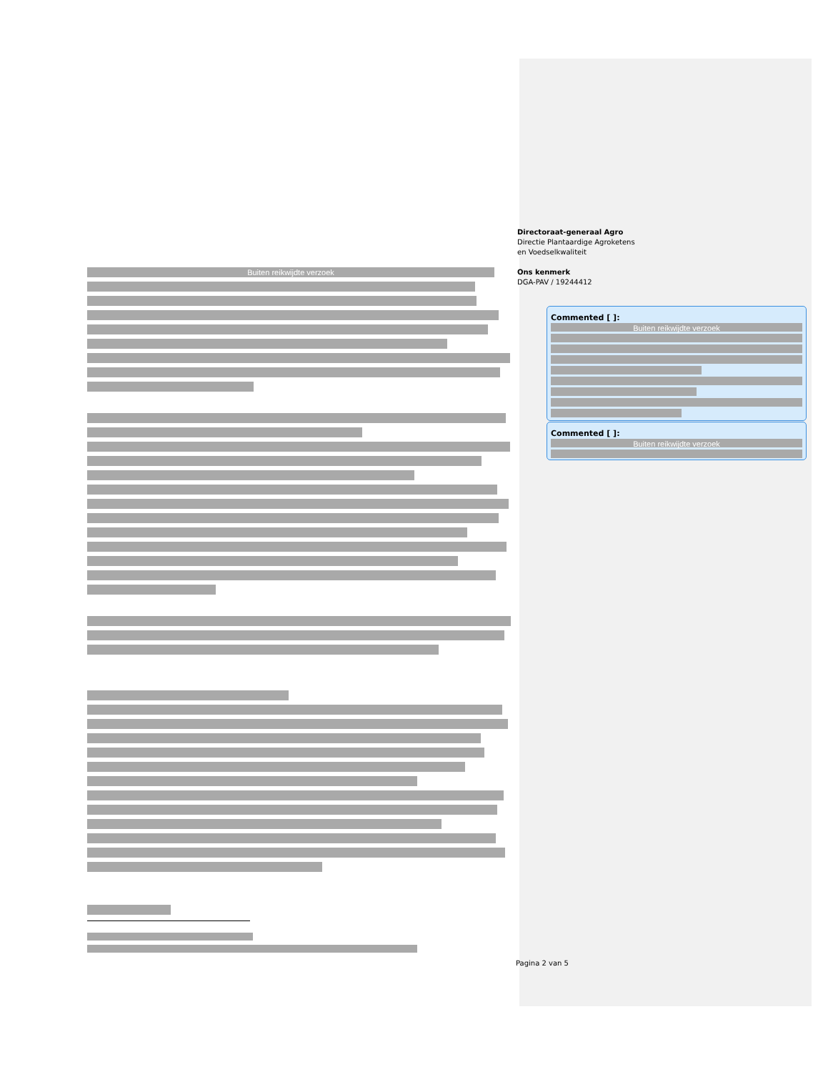Directoraat-generaal Agro
Directie Plantaardige Agroketens
en Voedselkwaliteit
Ons kenmerk
DGA-PAV / 19244412
Buiten reikwijdte verzoek
Commented [ ]:
Buiten reikwijdte verzoek
Commented [ ]:
Buiten reikwijdte verzoek
Pagina 2 van 5